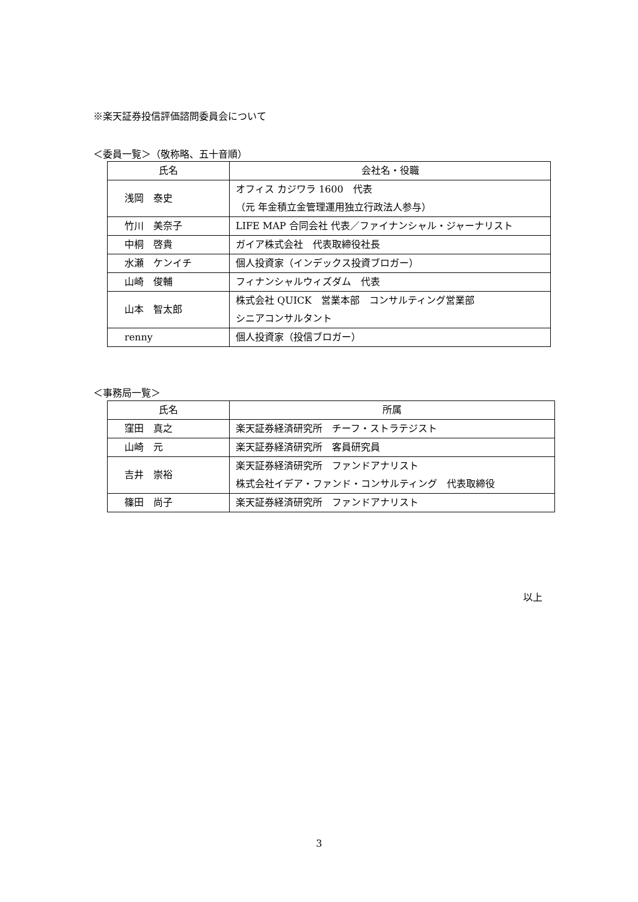※楽天証券投信評価諮問委員会について
＜委員一覧＞（敬称略、五十音順）
| 氏名 | 会社名・役職 |
| --- | --- |
| 浅岡 泰史 | オフィス カジワラ 1600 代表 （元 年金積立金管理運用独立行政法人参与） |
| 竹川 美奈子 | LIFE MAP 合同会社 代表／ファイナンシャル・ジャーナリスト |
| 中桐 啓貴 | ガイア株式会社 代表取締役社長 |
| 水瀬 ケンイチ | 個人投資家（インデックス投資ブロガー） |
| 山崎 俊輔 | フィナンシャルウィズダム 代表 |
| 山本 智太郎 | 株式会社 QUICK 営業本部 コンサルティング営業部 シニアコンサルタント |
| renny | 個人投資家（投信ブロガー） |
＜事務局一覧＞
| 氏名 | 所属 |
| --- | --- |
| 窪田 真之 | 楽天証券経済研究所 チーフ・ストラテジスト |
| 山崎 元 | 楽天証券経済研究所 客員研究員 |
| 吉井 崇裕 | 楽天証券経済研究所 ファンドアナリスト 株式会社イデア・ファンド・コンサルティング 代表取締役 |
| 篠田 尚子 | 楽天証券経済研究所 ファンドアナリスト |
以上
3